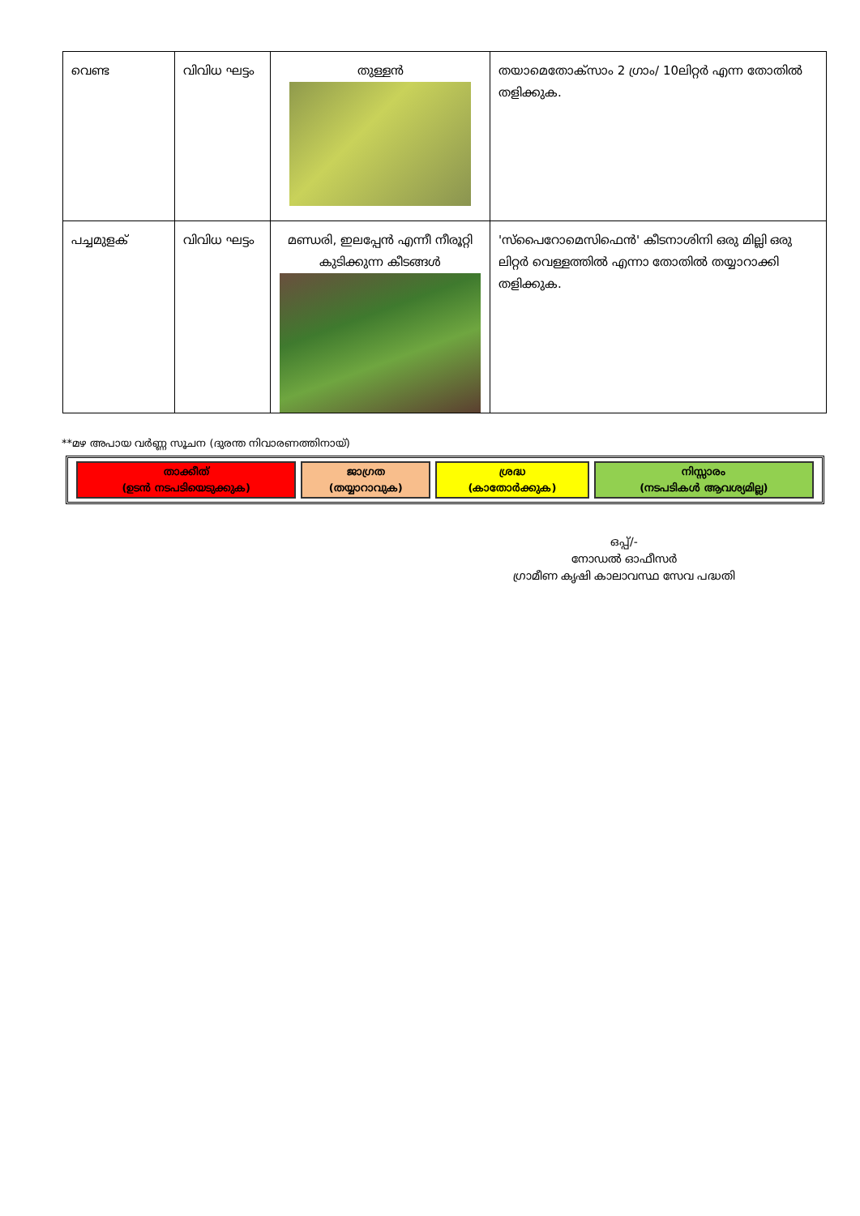| വെണ്ട | വിവിധ ഘട്ടം | തുള്ളൻ | തയാമെതോക്സാം 2 ഗ്രാം/ 10ലിറ്റർ എന്ന തോതിൽ തളിക്കുക. |
| പച്ചമുളക് | വിവിധ ഘട്ടം | മണ്ഡരി, ഇലപ്പേൻ എന്നീ നീരൂറ്റി കുടിക്കുന്ന കീടങ്ങൾ | 'സ്പൈറോമെസിഫെൻ' കീടനാശിനി ഒരു മില്ലി ഒരു ലിറ്റർ വെള്ളത്തിൽ എന്നാ തോതിൽ തയ്യാറാക്കി തളിക്കുക. |
**മഴ അപായ വർണ്ണ സൂചന (ദുരന്ത നിവാരണത്തിനായ്)
| താക്കീത് (ഉടൻ നടപടിയെടുക്കുക) | ജാഗ്രത (തയ്യാറാവുക) | ശ്രദ്ധ (കാതോർക്കുക) | നിസ്സാരം (നടപടികൾ ആവശ്യമില്ല) |
ഒപ്പ്/-
നോഡൽ ഓഫീസർ
ഗ്രാമീണ കൃഷി കാലാവസ്ഥ സേവ പദ്ധതി